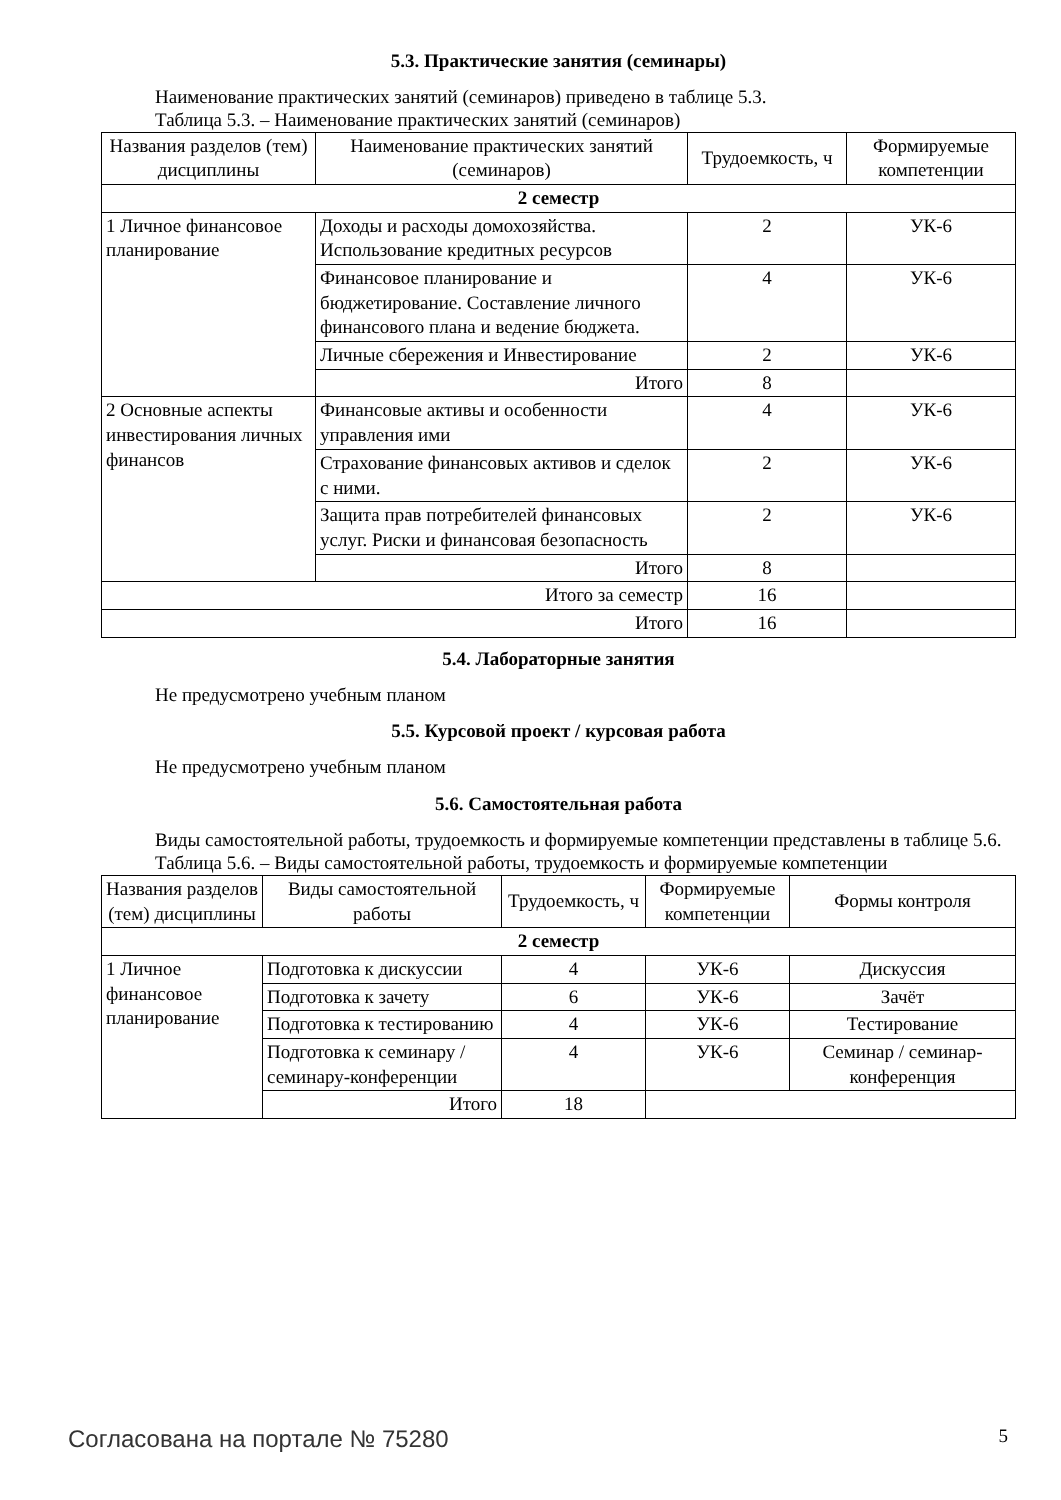5.3. Практические занятия (семинары)
Наименование практических занятий (семинаров) приведено в таблице 5.3.
Таблица 5.3. – Наименование практических занятий (семинаров)
| Названия разделов (тем) дисциплины | Наименование практических занятий (семинаров) | Трудоемкость, ч | Формируемые компетенции |
| --- | --- | --- | --- |
| 2 семестр | | | |
| 1 Личное финансовое планирование | Доходы и расходы домохозяйства. Использование кредитных ресурсов | 2 | УК-6 |
| | Финансовое планирование и бюджетирование. Составление личного финансового плана и ведение бюджета. | 4 | УК-6 |
| | Личные сбережения и Инвестирование | 2 | УК-6 |
| | Итого | 8 | |
| 2 Основные аспекты инвестирования личных финансов | Финансовые активы и особенности управления ими | 4 | УК-6 |
| | Страхование финансовых активов и сделок с ними. | 2 | УК-6 |
| | Защита прав потребителей финансовых услуг. Риски и финансовая безопасность | 2 | УК-6 |
| | Итого | 8 | |
| Итого за семестр | | 16 | |
| Итого | | 16 | |
5.4. Лабораторные занятия
Не предусмотрено учебным планом
5.5. Курсовой проект / курсовая работа
Не предусмотрено учебным планом
5.6. Самостоятельная работа
Виды самостоятельной работы, трудоемкость и формируемые компетенции представлены в таблице 5.6.
Таблица 5.6. – Виды самостоятельной работы, трудоемкость и формируемые компетенции
| Названия разделов (тем) дисциплины | Виды самостоятельной работы | Трудоемкость, ч | Формируемые компетенции | Формы контроля |
| --- | --- | --- | --- | --- |
| 2 семестр | | | | |
| 1 Личное финансовое планирование | Подготовка к дискуссии | 4 | УК-6 | Дискуссия |
| | Подготовка к зачету | 6 | УК-6 | Зачёт |
| | Подготовка к тестированию | 4 | УК-6 | Тестирование |
| | Подготовка к семинару / семинару-конференции | 4 | УК-6 | Семинар / семинар-конференция |
| | Итого | 18 | | |
Согласована на портале № 75280 5